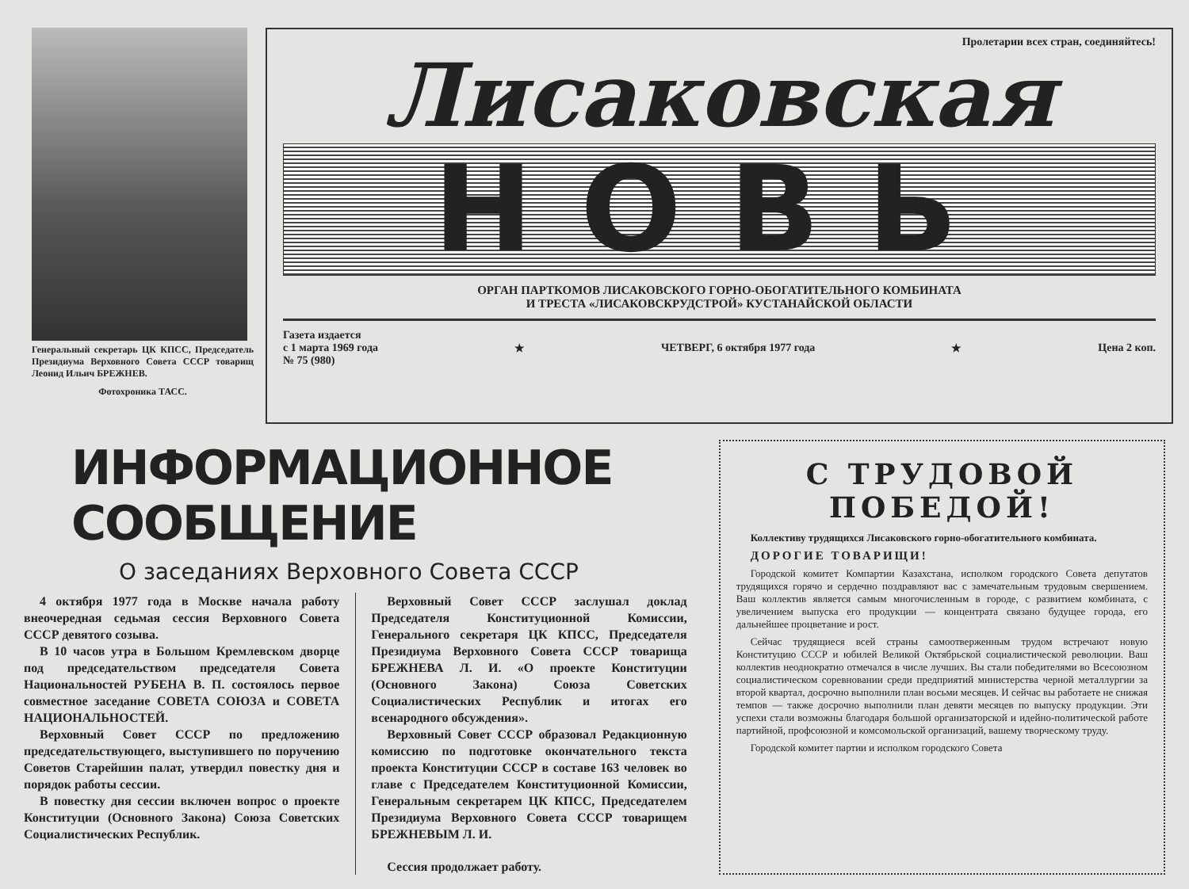Генеральный секретарь ЦК КПСС, Председатель Президиума Верховного Совета СССР товарищ Леонид Ильич БРЕЖНЕВ.
Фотохроника ТАСС.
Пролетарии всех стран, соединяйтесь!
Лисаковская
НОВЬ
ОРГАН ПАРТКОМОВ ЛИСАКОВСКОГО ГОРНО-ОБОГАТИТЕЛЬНОГО КОМБИНАТА
И ТРЕСТА «ЛИСАКОВСКРУДСТРОЙ» КУСТАНАЙСКОЙ ОБЛАСТИ
Газета издается
с 1 марта 1969 года
№ 75 (980)
★ ЧЕТВЕРГ, 6 октября 1977 года ★ Цена 2 коп.
ИНФОРМАЦИОННОЕ СООБЩЕНИЕ
О заседаниях Верховного Совета СССР
4 октября 1977 года в Москве начала работу внеочередная седьмая сессия Верховного Совета СССР девятого созыва.
В 10 часов утра в Большом Кремлевском дворце под председательством председателя Совета Национальностей РУБЕНА В. П. состоялось первое совместное заседание СОВЕТА СОЮЗА и СОВЕТА НАЦИОНАЛЬНОСТЕЙ.
Верховный Совет СССР по предложению председательствующего, выступившего по поручению Советов Старейшин палат, утвердил повестку дня и порядок работы сессии.
В повестку дня сессии включен вопрос о проекте Конституции (Основного Закона) Союза Советских Социалистических Республик.
Верховный Совет СССР заслушал доклад Председателя Конституционной Комиссии, Генерального секретаря ЦК КПСС, Председателя Президиума Верховного Совета СССР товарища БРЕЖНЕВА Л. И. «О проекте Конституции (Основного Закона) Союза Советских Социалистических Республик и итогах его всенародного обсуждения».
Верховный Совет СССР образовал Редакционную комиссию по подготовке окончательного текста проекта Конституции СССР в составе 163 человек во главе с Председателем Конституционной Комиссии, Генеральным секретарем ЦК КПСС, Председателем Президиума Верховного Совета СССР товарищем БРЕЖНЕВЫМ Л. И.
Сессия продолжает работу.
С ТРУДОВОЙ
ПОБЕДОЙ!
Коллективу трудящихся Лисаковского горно-обогатительного комбината.
ДОРОГИЕ ТОВАРИЩИ!
Городской комитет Компартии Казахстана, исполком городского Совета депутатов трудящихся горячо и сердечно поздравляют вас с замечательным трудовым свершением. Ваш коллектив является самым многочисленным в городе, с развитием комбината, с увеличением выпуска его продукции — концентрата связано будущее города, его дальнейшее процветание и рост.
Сейчас трудящиеся всей страны самоотверженным трудом встречают новую Конституцию СССР и юбилей Великой Октябрьской социалистической революции. Ваш коллектив неоднократно отмечался в числе лучших. Вы стали победителями во Всесоюзном социалистическом соревновании среди предприятий министерства черной металлургии за второй квартал, досрочно выполнили план восьми месяцев. И сейчас вы работаете не снижая темпов — также досрочно выполнили план девяти месяцев по выпуску продукции. Эти успехи стали возможны благодаря большой организаторской и идейно-политической работе партийной, профсоюзной и комсомольской организаций, вашему творческому труду.
Городской комитет партии и исполком городского Совета